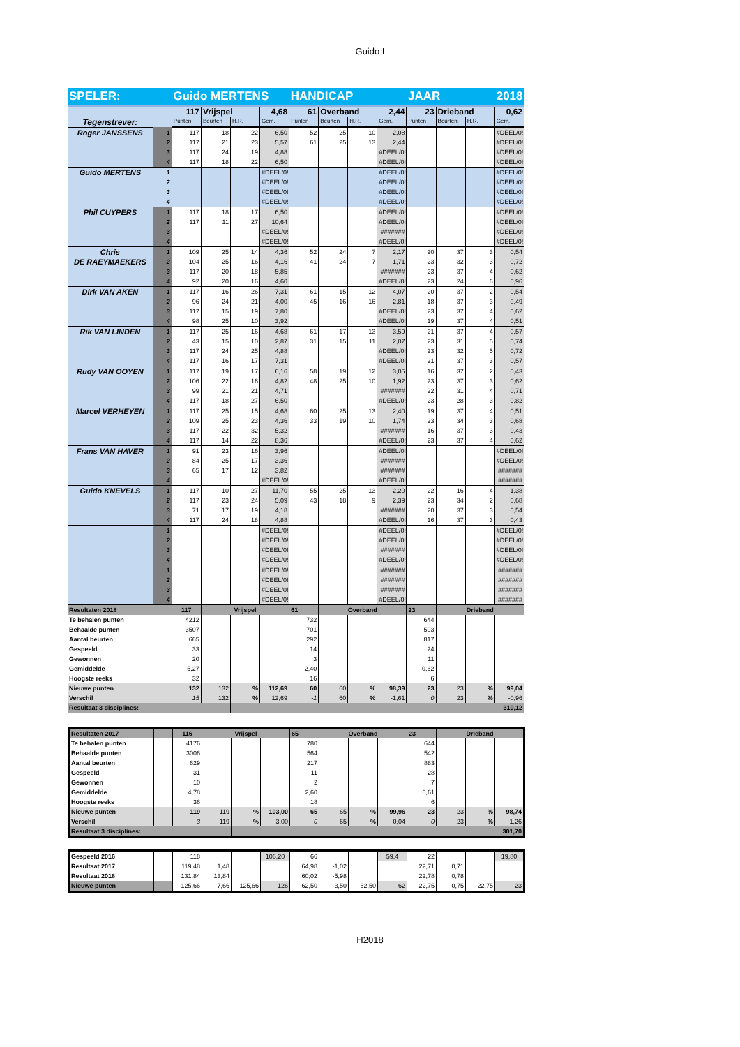Guido I
| SPELER: | | Guido MERTENS | | | | HANDICAP | | | | JAAR | | 2018 | |
| Tegenstrever: | | 117 | Vrijspel | | 4,68 | 61 | Overband | | 2,44 | 23 | Drieband | | 0,62 |
| | | Punten | Beurten | H.R. | Gem. | Punten | Beurten | H.R. | Gem. | Punten | Beurten | H.R. | Gem. |
| Roger JANSSENS | 1 | 117 | 18 | 22 | 6,50 | 52 | 25 | 10 | 2,08 | | | | #DEEL/0! |
| | 2 | 117 | 21 | 23 | 5,57 | 61 | 25 | 13 | 2,44 | | | | #DEEL/0! |
| | 3 | 117 | 24 | 19 | 4,88 | | | | #DEEL/0! | | | | #DEEL/0! |
| | 4 | 117 | 18 | 22 | 6,50 | | | | #DEEL/0! | | | | #DEEL/0! |
| Guido MERTENS | 1 | | | | #DEEL/0! | | | | #DEEL/0! | | | | #DEEL/0! |
| | 2 | | | | #DEEL/0! | | | | #DEEL/0! | | | | #DEEL/0! |
| | 3 | | | | #DEEL/0! | | | | #DEEL/0! | | | | #DEEL/0! |
| | 4 | | | | #DEEL/0! | | | | #DEEL/0! | | | | #DEEL/0! |
| Phil CUYPERS | 1 | 117 | 18 | 17 | 6,50 | | | | #DEEL/0! | | | | #DEEL/0! |
| | 2 | 117 | 11 | 27 | 10,64 | | | | #DEEL/0! | | | | #DEEL/0! |
| | 3 | | | | #DEEL/0! | | | | ####### | | | | #DEEL/0! |
| | 4 | | | | #DEEL/0! | | | | #DEEL/0! | | | | #DEEL/0! |
| Chris DE RAEYMAEKERS | 1 | 109 | 25 | 14 | 4,36 | 52 | 24 | 7 | 2,17 | 20 | 37 | 3 | 0,54 |
| | 2 | 104 | 25 | 16 | 4,16 | 41 | 24 | 7 | 1,71 | 23 | 32 | 3 | 0,72 |
| | 3 | 117 | 20 | 18 | 5,85 | | | | ####### | 23 | 37 | 4 | 0,62 |
| | 4 | 92 | 20 | 16 | 4,60 | | | | #DEEL/0! | 23 | 24 | 6 | 0,96 |
| Dirk VAN AKEN | 1 | 117 | 16 | 26 | 7,31 | 61 | 15 | 12 | 4,07 | 20 | 37 | 2 | 0,54 |
| | 2 | 96 | 24 | 21 | 4,00 | 45 | 16 | 16 | 2,81 | 18 | 37 | 3 | 0,49 |
| | 3 | 117 | 15 | 19 | 7,80 | | | | #DEEL/0! | 23 | 37 | 4 | 0,62 |
| | 4 | 98 | 25 | 10 | 3,92 | | | | #DEEL/0! | 19 | 37 | 4 | 0,51 |
| Rik VAN LINDEN | 1 | 117 | 25 | 16 | 4,68 | 61 | 17 | 13 | 3,59 | 21 | 37 | 4 | 0,57 |
| | 2 | 43 | 15 | 10 | 2,87 | 31 | 15 | 11 | 2,07 | 23 | 31 | 5 | 0,74 |
| | 3 | 117 | 24 | 25 | 4,88 | | | | #DEEL/0! | 23 | 32 | 5 | 0,72 |
| | 4 | 117 | 16 | 17 | 7,31 | | | | #DEEL/0! | 21 | 37 | 3 | 0,57 |
| Rudy VAN OOYEN | 1 | 117 | 19 | 17 | 6,16 | 58 | 19 | 12 | 3,05 | 16 | 37 | 2 | 0,43 |
| | 2 | 106 | 22 | 16 | 4,82 | 48 | 25 | 10 | 1,92 | 23 | 37 | 3 | 0,62 |
| | 3 | 99 | 21 | 21 | 4,71 | | | | ####### | 22 | 31 | 4 | 0,71 |
| | 4 | 117 | 18 | 27 | 6,50 | | | | #DEEL/0! | 23 | 28 | 3 | 0,82 |
| Marcel VERHEYEN | 1 | 117 | 25 | 15 | 4,68 | 60 | 25 | 13 | 2,40 | 19 | 37 | 4 | 0,51 |
| | 2 | 109 | 25 | 23 | 4,36 | 33 | 19 | 10 | 1,74 | 23 | 34 | 3 | 0,68 |
| | 3 | 117 | 22 | 32 | 5,32 | | | | ####### | 16 | 37 | 3 | 0,43 |
| | 4 | 117 | 14 | 22 | 8,36 | | | | #DEEL/0! | 23 | 37 | 4 | 0,62 |
| Frans VAN HAVER | 1 | 91 | 23 | 16 | 3,96 | | | | #DEEL/0! | | | | #DEEL/0! |
| | 2 | 84 | 25 | 17 | 3,36 | | | | ####### | | | | #DEEL/0! |
| | 3 | 65 | 17 | 12 | 3,82 | | | | ####### | | | | ####### |
| | 4 | | | | #DEEL/0! | | | | #DEEL/0! | | | | ####### |
| Guido KNEVELS | 1 | 117 | 10 | 27 | 11,70 | 55 | 25 | 13 | 2,20 | 22 | 16 | 4 | 1,38 |
| | 2 | 117 | 23 | 24 | 5,09 | 43 | 18 | 9 | 2,39 | 23 | 34 | 2 | 0,68 |
| | 3 | 71 | 17 | 19 | 4,18 | | | | ####### | 20 | 37 | 3 | 0,54 |
| | 4 | 117 | 24 | 18 | 4,88 | | | | #DEEL/0! | 16 | 37 | 3 | 0,43 |
| | 1 | | | | #DEEL/0! | | | | #DEEL/0! | | | | #DEEL/0! |
| | 2 | | | | #DEEL/0! | | | | #DEEL/0! | | | | #DEEL/0! |
| | 3 | | | | #DEEL/0! | | | | ####### | | | | #DEEL/0! |
| | 4 | | | | #DEEL/0! | | | | #DEEL/0! | | | | #DEEL/0! |
| | 1 | | | | #DEEL/0! | | | | ####### | | | | ####### |
| | 2 | | | | #DEEL/0! | | | | ####### | | | | ####### |
| | 3 | | | | #DEEL/0! | | | | ####### | | | | ####### |
| | 4 | | | | #DEEL/0! | | | | #DEEL/0! | | | | ####### |
| Resultaten 2018 | | 117 | Vrijspel | | | 61 | Overband | | | 23 | Drieband | | |
| Te behalen punten | | 4212 | | | | 732 | | | | 644 | | | |
| Behaalde punten | | 3507 | | | | 701 | | | | 503 | | | |
| Aantal beurten | | 665 | | | | 292 | | | | 817 | | | |
| Gespeeld | | 33 | | | | 14 | | | | 24 | | | |
| Gewonnen | | 20 | | | | 3 | | | | 11 | | | |
| Gemiddelde | | 5,27 | | | | 2,40 | | | | 0,62 | | | |
| Hoogste reeks | | 32 | | | | 16 | | | | 6 | | | |
| Nieuwe punten | | 132 | 132 | % | 112,69 | 60 | 60 | % | 98,39 | 23 | 23 | % | 99,04 |
| Verschil | | 15 | 132 | % | 12,69 | -1 | 60 | % | -1,61 | 0 | 23 | % | -0,96 |
| Resultaat 3 disciplines: | | | | 310,12 | | | | | | | | | |
| Resultaten 2017 | | 116 | Vrijspel | | | 65 | Overband | | | 23 | Drieband | | |
| Te behalen punten | | 4176 | | | | 780 | | | | 644 | | | |
| Behaalde punten | | 3006 | | | | 564 | | | | 542 | | | |
| Aantal beurten | | 629 | | | | 217 | | | | 883 | | | |
| Gespeeld | | 31 | | | | 11 | | | | 28 | | | |
| Gewonnen | | 10 | | | | 2 | | | | 7 | | | |
| Gemiddelde | | 4,78 | | | | 2,60 | | | | 0,61 | | | |
| Hoogste reeks | | 36 | | | | 18 | | | | 6 | | | |
| Nieuwe punten | | 119 | 119 | % | 103,00 | 65 | 65 | % | 99,96 | 23 | 23 | % | 98,74 |
| Verschil | | 3 | 119 | % | 3,00 | 0 | 65 | % | -0,04 | 0 | 23 | % | -1,26 |
| Resultaat 3 disciplines: | | | | 301,70 | | | | | | | | | |
| Gespeeld 2016 | | 118 | | | 106,20 | 66 | | | 59,4 | 22 | | | 19,80 |
| Resultaat 2017 | | 119,48 | 1,48 | | | 64,98 | -1,02 | | | 22,71 | 0,71 | | |
| Resultaat 2018 | | 131,84 | 13,84 | | | 60,02 | -5,98 | | | 22,78 | 0,78 | | |
| Nieuwe punten | | 125,66 | 7,66 | 125,66 | 126 | 62,50 | -3,50 | 62,50 | 62 | 22,75 | 0,75 | 22,75 | 23 |
H2018